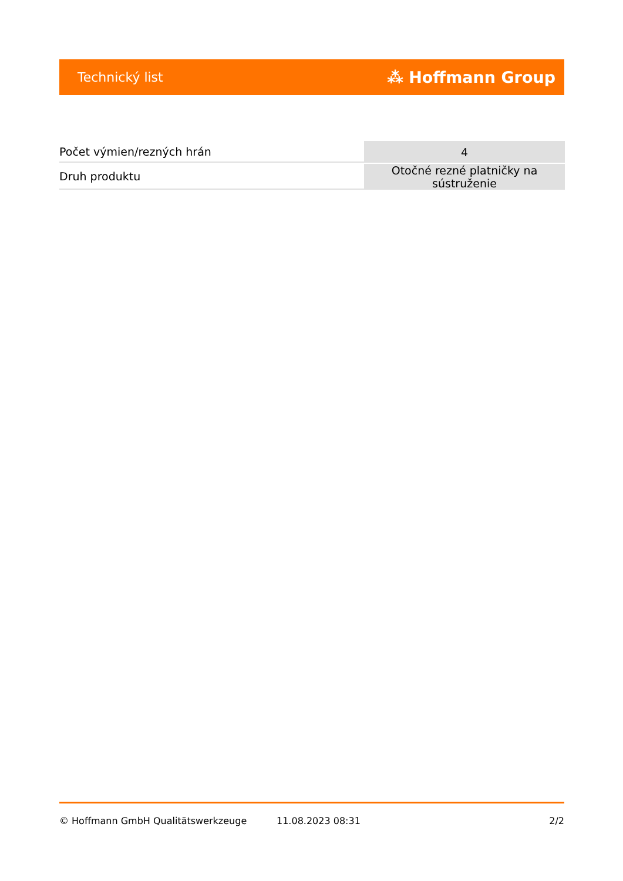Technický list ⁂ Hoffmann Group
| Počet výmien/rezných hrán | 4 |
| Druh produktu | Otočné rezné platničky na sústruženie |
© Hoffmann GmbH Qualitätswerkzeuge 11.08.2023 08:31 2/2